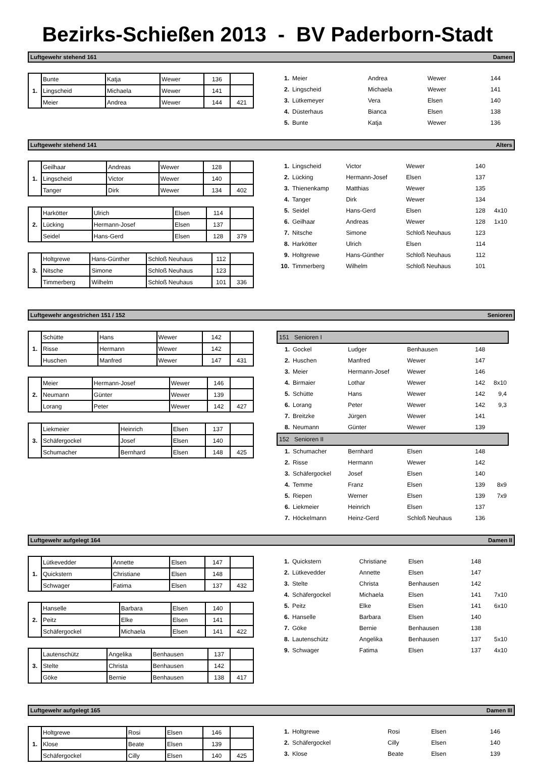Bezirks-Schießen 2013 - BV Paderborn-Stadt
Luftgewehr stehend 161 Damen
| 1. | Bunte | Katja | Wewer | 136 | |
| | Lingscheid | Michaela | Wewer | 141 | |
| | Meier | Andrea | Wewer | 144 | 421 |
| 1. | Meier | Andrea | Wewer | 144 | |
| 2. | Lingscheid | Michaela | Wewer | 141 | |
| 3. | Lütkemeyer | Vera | Elsen | 140 | |
| 4. | Düsterhaus | Bianca | Elsen | 138 | |
| 5. | Bunte | Katja | Wewer | 136 | |
Luftgewehr stehend 141 Alters
| 1. | Geilhaar | Andreas | Wewer | 128 | |
| | Lingscheid | Victor | Wewer | 140 | |
| | Tanger | Dirk | Wewer | 134 | 402 |
| 2. | Harkötter | Ulrich | Elsen | 114 | |
| | Lücking | Hermann-Josef | Elsen | 137 | |
| | Seidel | Hans-Gerd | Elsen | 128 | 379 |
| 3. | Holtgrewe | Hans-Günther | Schloß Neuhaus | 112 | |
| | Nitsche | Simone | Schloß Neuhaus | 123 | |
| | Timmerberg | Wilhelm | Schloß Neuhaus | 101 | 336 |
| 1. | Lingscheid | Victor | Wewer | 140 | |
| 2. | Lücking | Hermann-Josef | Elsen | 137 | |
| 3. | Thienenkamp | Matthias | Wewer | 135 | |
| 4. | Tanger | Dirk | Wewer | 134 | |
| 5. | Seidel | Hans-Gerd | Elsen | 128 | 4x10 |
| 6. | Geilhaar | Andreas | Wewer | 128 | 1x10 |
| 7. | Nitsche | Simone | Schloß Neuhaus | 123 | |
| 8. | Harkötter | Ulrich | Elsen | 114 | |
| 9. | Holtgrewe | Hans-Günther | Schloß Neuhaus | 112 | |
| 10. | Timmerberg | Wilhelm | Schloß Neuhaus | 101 | |
Luftgewehr angestrichen 151 / 152 Senioren
| 1. | Schütte | Hans | Wewer | 142 | |
| | Risse | Hermann | Wewer | 142 | |
| | Huschen | Manfred | Wewer | 147 | 431 |
| 2. | Meier | Hermann-Josef | Wewer | 146 | |
| | Neumann | Günter | Wewer | 139 | |
| | Lorang | Peter | Wewer | 142 | 427 |
| 3. | Liekmeier | Heinrich | Elsen | 137 | |
| | Schäfergockel | Josef | Elsen | 140 | |
| | Schumacher | Bernhard | Elsen | 148 | 425 |
| 151 Senioren I | | | | | |
| 1. | Gockel | Ludger | Benhausen | 148 | |
| 2. | Huschen | Manfred | Wewer | 147 | |
| 3. | Meier | Hermann-Josef | Wewer | 146 | |
| 4. | Birmaier | Lothar | Wewer | 142 | 8x10 |
| 5. | Schütte | Hans | Wewer | 142 | 9,4 |
| 6. | Lorang | Peter | Wewer | 142 | 9,3 |
| 7. | Breitzke | Jürgen | Wewer | 141 | |
| 8. | Neumann | Günter | Wewer | 139 | |
| 152 Senioren II | | | | | |
| 1. | Schumacher | Bernhard | Elsen | 148 | |
| 2. | Risse | Hermann | Wewer | 142 | |
| 3. | Schäfergockel | Josef | Elsen | 140 | |
| 4. | Temme | Franz | Elsen | 139 | 8x9 |
| 5. | Riepen | Werner | Elsen | 139 | 7x9 |
| 6. | Liekmeier | Heinrich | Elsen | 137 | |
| 7. | Höckelmann | Heinz-Gerd | Schloß Neuhaus | 136 | |
Luftgewehr aufgelegt 164 Damen II
| 1. | Lütkevedder | Annette | Elsen | 147 | |
| | Quickstern | Christiane | Elsen | 148 | |
| | Schwager | Fatima | Elsen | 137 | 432 |
| 2. | Hanselle | Barbara | Elsen | 140 | |
| | Peitz | Elke | Elsen | 141 | |
| | Schäfergockel | Michaela | Elsen | 141 | 422 |
| 3. | Lautenschütz | Angelika | Benhausen | 137 | |
| | Stelte | Christa | Benhausen | 142 | |
| | Göke | Bernie | Benhausen | 138 | 417 |
| 1. | Quickstern | Christiane | Elsen | 148 | |
| 2. | Lütkevedder | Annette | Elsen | 147 | |
| 3. | Stelte | Christa | Benhausen | 142 | |
| 4. | Schäfergockel | Michaela | Elsen | 141 | 7x10 |
| 5. | Peitz | Elke | Elsen | 141 | 6x10 |
| 6. | Hanselle | Barbara | Elsen | 140 | |
| 7. | Göke | Bernie | Benhausen | 138 | |
| 8. | Lautenschütz | Angelika | Benhausen | 137 | 5x10 |
| 9. | Schwager | Fatima | Elsen | 137 | 4x10 |
Luftgewehr aufgelegt 165 Damen III
| 1. | Holtgrewe | Rosi | Elsen | 146 | |
| | Klose | Beate | Elsen | 139 | |
| | Schäfergockel | Cilly | Elsen | 140 | 425 |
| 1. | Holtgrewe | Rosi | Elsen | 146 | |
| 2. | Schäfergockel | Cilly | Elsen | 140 | |
| 3. | Klose | Beate | Elsen | 139 | |